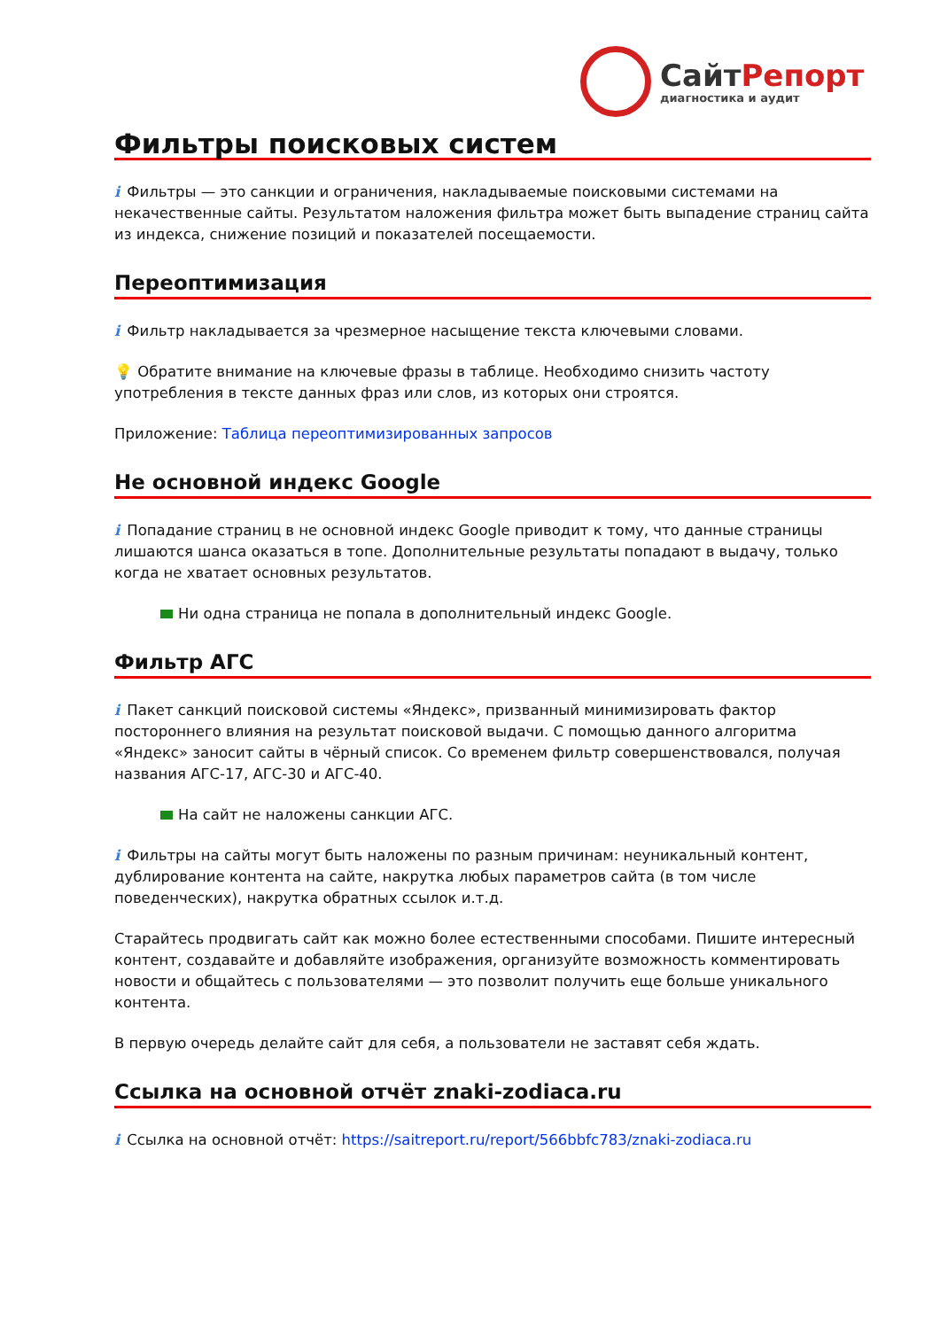СайтРепорт
диагностика и аудит
Фильтры поисковых систем
i Фильтры — это санкции и ограничения, накладываемые поисковыми системами на некачественные сайты. Результатом наложения фильтра может быть выпадение страниц сайта из индекса, снижение позиций и показателей посещаемости.
Переоптимизация
i Фильтр накладывается за чрезмерное насыщение текста ключевыми словами.
💡 Обратите внимание на ключевые фразы в таблице. Необходимо снизить частоту употребления в тексте данных фраз или слов, из которых они строятся.
Приложение: Таблица переоптимизированных запросов
Не основной индекс Google
i Попадание страниц в не основной индекс Google приводит к тому, что данные страницы лишаются шанса оказаться в топе. Дополнительные результаты попадают в выдачу, только когда не хватает основных результатов.
Ни одна страница не попала в дополнительный индекс Google.
Фильтр АГС
i Пакет санкций поисковой системы «Яндекс», призванный минимизировать фактор постороннего влияния на результат поисковой выдачи. С помощью данного алгоритма «Яндекс» заносит сайты в чёрный список. Со временем фильтр совершенствовался, получая названия АГС-17, АГС-30 и АГС-40.
На сайт не наложены санкции АГС.
i Фильтры на сайты могут быть наложены по разным причинам: неуникальный контент, дублирование контента на сайте, накрутка любых параметров сайта (в том числе поведенческих), накрутка обратных ссылок и.т.д.
Старайтесь продвигать сайт как можно более естественными способами. Пишите интересный контент, создавайте и добавляйте изображения, организуйте возможность комментировать новости и общайтесь с пользователями — это позволит получить еще больше уникального контента.
В первую очередь делайте сайт для себя, а пользователи не заставят себя ждать.
Ссылка на основной отчёт znaki-zodiaca.ru
i Ссылка на основной отчёт: https://saitreport.ru/report/566bbfc783/znaki-zodiaca.ru